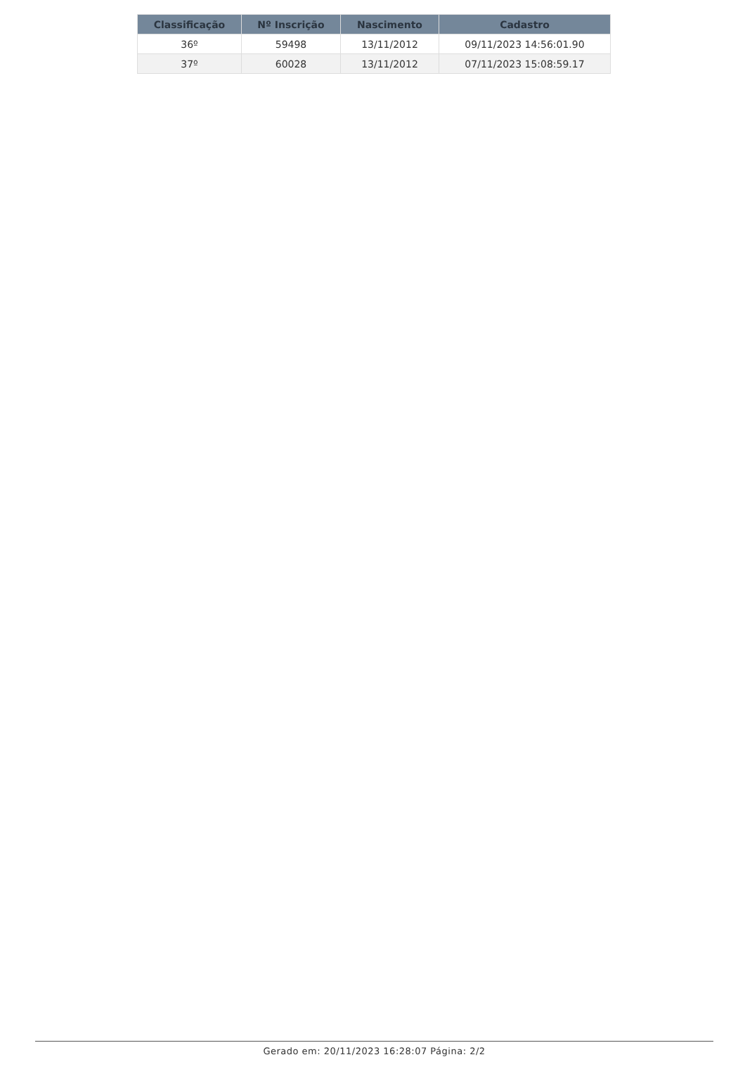| Classificação | Nº Inscrição | Nascimento | Cadastro |
| --- | --- | --- | --- |
| 36º | 59498 | 13/11/2012 | 09/11/2023 14:56:01.90 |
| 37º | 60028 | 13/11/2012 | 07/11/2023 15:08:59.17 |
Gerado em: 20/11/2023 16:28:07 Página: 2/2